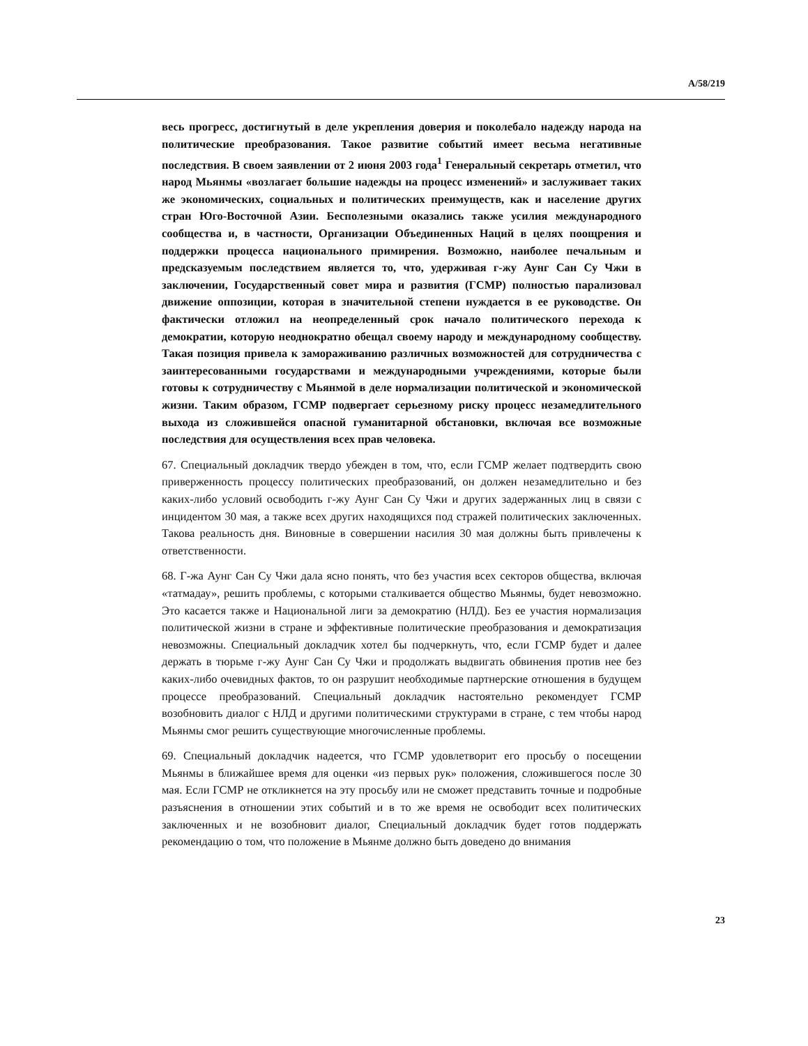A/58/219
весь прогресс, достигнутый в деле укрепления доверия и поколебало надежду народа на политические преобразования. Такое развитие событий имеет весьма негативные последствия. В своем заявлении от 2 июня 2003 года<sup>1</sup> Генеральный секретарь отметил, что народ Мьянмы «возлагает большие надежды на процесс изменений» и заслуживает таких же экономических, социальных и политических преимуществ, как и население других стран Юго-Восточной Азии. Бесполезными оказались также усилия международного сообщества и, в частности, Организации Объединенных Наций в целях поощрения и поддержки процесса национального примирения. Возможно, наиболее печальным и предсказуемым последствием является то, что, удерживая г-жу Аунг Сан Су Чжи в заключении, Государственный совет мира и развития (ГСМР) полностью парализовал движение оппозиции, которая в значительной степени нуждается в ее руководстве. Он фактически отложил на неопределенный срок начало политического перехода к демократии, которую неоднократно обещал своему народу и международному сообществу. Такая позиция привела к замораживанию различных возможностей для сотрудничества с заинтересованными государствами и международными учреждениями, которые были готовы к сотрудничеству с Мьянмой в деле нормализации политической и экономической жизни. Таким образом, ГСМР подвергает серьезному риску процесс незамедлительного выхода из сложившейся опасной гуманитарной обстановки, включая все возможные последствия для осуществления всех прав человека.
67. Специальный докладчик твердо убежден в том, что, если ГСМР желает подтвердить свою приверженность процессу политических преобразований, он должен незамедлительно и без каких-либо условий освободить г-жу Аунг Сан Су Чжи и других задержанных лиц в связи с инцидентом 30 мая, а также всех других находящихся под стражей политических заключенных. Такова реальность дня. Виновные в совершении насилия 30 мая должны быть привлечены к ответственности.
68. Г-жа Аунг Сан Су Чжи дала ясно понять, что без участия всех секторов общества, включая «татмадау», решить проблемы, с которыми сталкивается общество Мьянмы, будет невозможно. Это касается также и Национальной лиги за демократию (НЛД). Без ее участия нормализация политической жизни в стране и эффективные политические преобразования и демократизация невозможны. Специальный докладчик хотел бы подчеркнуть, что, если ГСМР будет и далее держать в тюрьме г-жу Аунг Сан Су Чжи и продолжать выдвигать обвинения против нее без каких-либо очевидных фактов, то он разрушит необходимые партнерские отношения в будущем процессе преобразований. Специальный докладчик настоятельно рекомендует ГСМР возобновить диалог с НЛД и другими политическими структурами в стране, с тем чтобы народ Мьянмы смог решить существующие многочисленные проблемы.
69. Специальный докладчик надеется, что ГСМР удовлетворит его просьбу о посещении Мьянмы в ближайшее время для оценки «из первых рук» положения, сложившегося после 30 мая. Если ГСМР не откликнется на эту просьбу или не сможет представить точные и подробные разъяснения в отношении этих событий и в то же время не освободит всех политических заключенных и не возобновит диалог, Специальный докладчик будет готов поддержать рекомендацию о том, что положение в Мьянме должно быть доведено до внимания
23